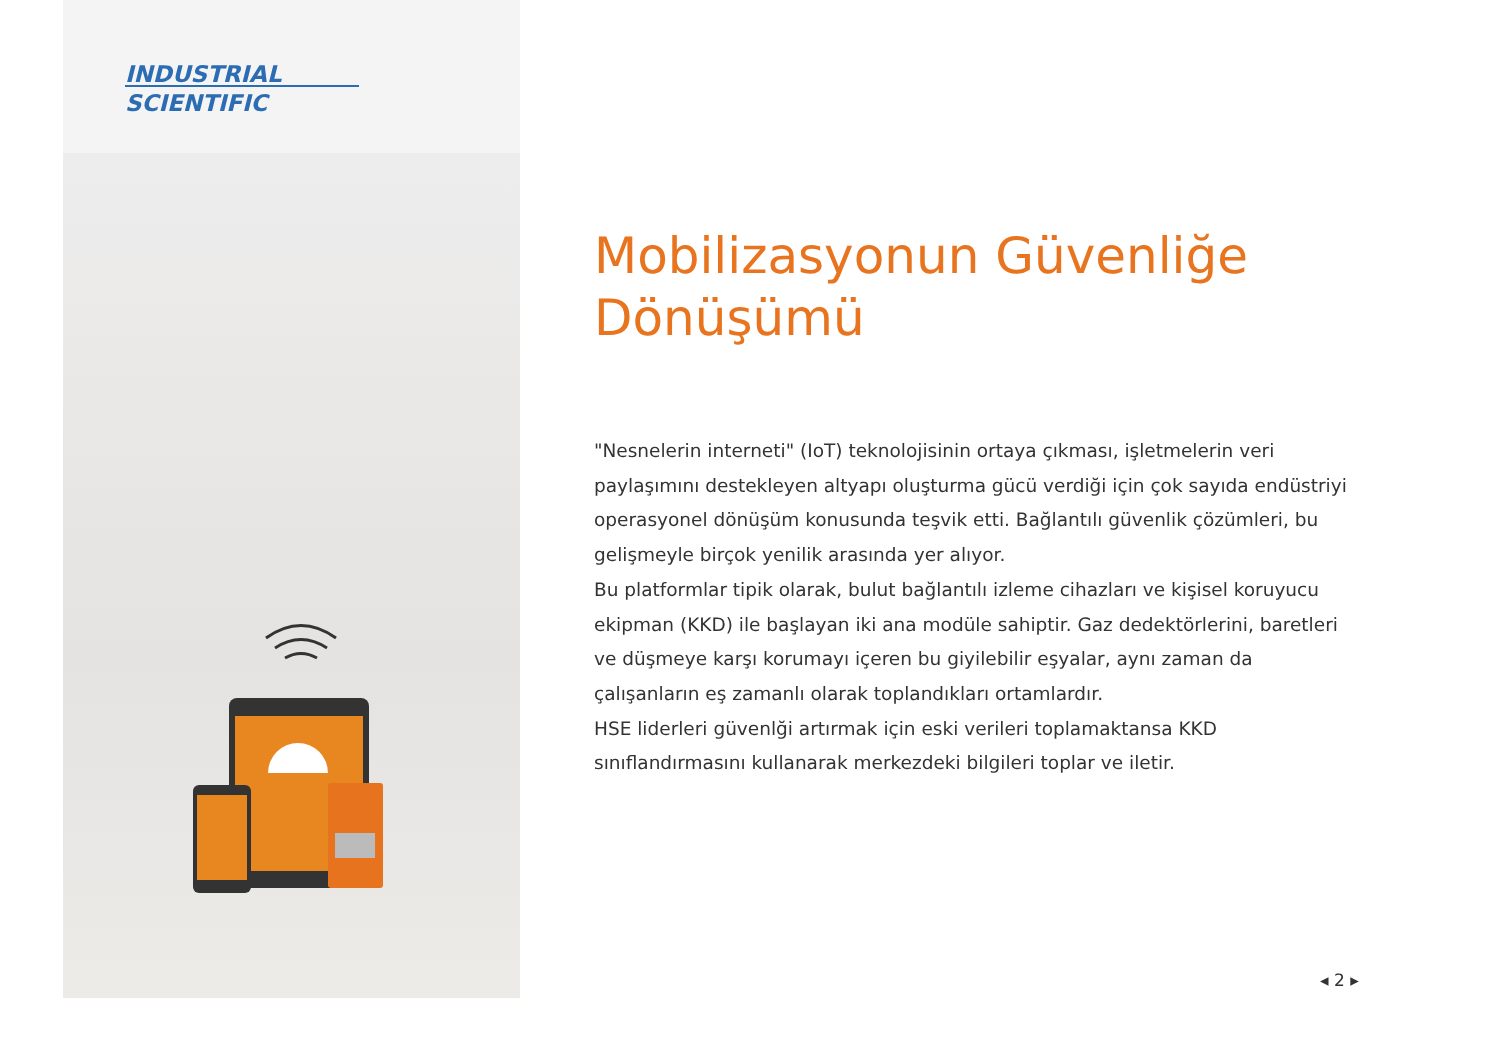INDUSTRIAL
SCIENTIFIC
Mobilizasyonun Güvenliğe Dönüşümü
"Nesnelerin interneti" (IoT) teknolojisinin ortaya çıkması, işletmelerin veri paylaşımını destekleyen altyapı oluşturma gücü verdiği için çok sayıda endüstriyi operasyonel dönüşüm konusunda teşvik etti. Bağlantılı güvenlik çözümleri, bu gelişmeyle birçok yenilik arasında yer alıyor.
Bu platformlar tipik olarak, bulut bağlantılı izleme cihazları ve kişisel koruyucu ekipman (KKD) ile başlayan iki ana modüle sahiptir. Gaz dedektörlerini, baretleri ve düşmeye karşı korumayı içeren bu giyilebilir eşyalar, aynı zaman da çalışanların eş zamanlı olarak toplandıkları ortamlardır.
HSE liderleri güvenlği artırmak için eski verileri toplamaktansa KKD sınıflandırmasını kullanarak merkezdeki bilgileri toplar ve iletir.
◂ 2 ▸